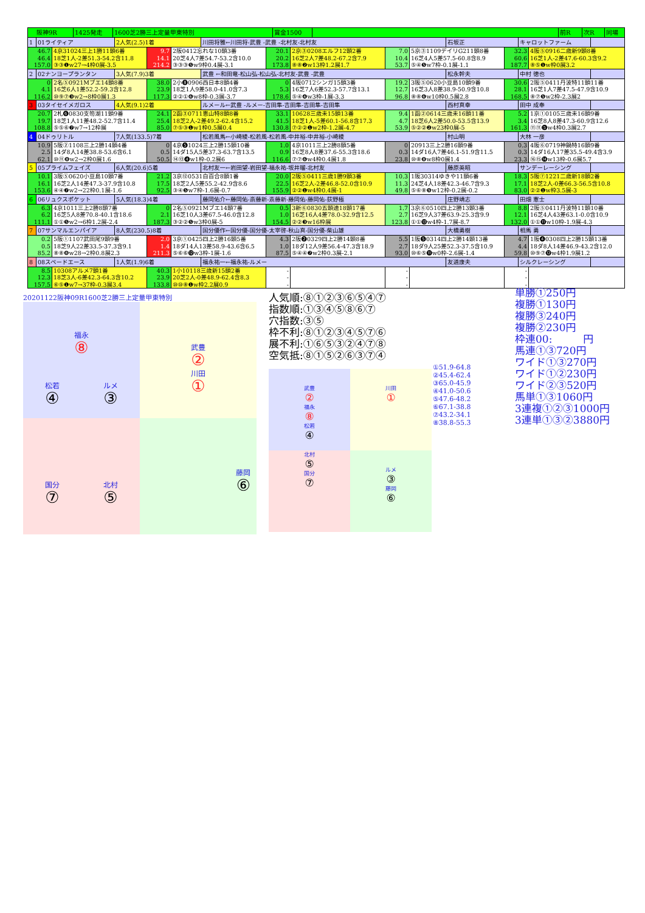| 阪神9R 1425発走 1600芝2勝三上定量甲東特別 賞金1500 前R 次R 同場 | | | | | | | | | |
| 1 01ライティア 2人気(2.5)1着 川田将雅←川田将-武豊 -武豊 -北村友-北村友 石坂正 キャロットファーム | | | | | | | | | |
| 46.7 46.4 157.0 | 4京31024三上1勝11頭6番 18芝1人-2差51.3-54.2含11.8 ③③❶w27→4枠0展-3.5 | 9.7 14.1 214.2 | 2阪0412忘れな10頭3番 20芝4人7差54.7-53.2含10.0 ③③③❺w9枠0.4展-3.1 | 20.1 20.2 173.8 | 2京③0208エルフ12頭2番 16芝2人7差48.2-67.2含7.9 ⑧⑧❷w13枠1.2展1.7 | 7.0 10.4 53.7 | 5京③1109デイリG211頭8番 16芝4人5差57.5-60.8含8.9 ⑤④❺w7枠-0.1展-1.1 | 32.3 60.6 187.7 | 4阪⑤0916二歳新9頭8番 16芝1人-2差47.6-60.3含9.2 ⑧⑤❶w枠0展3.2 |
| 2 02ナンヨープランタン 3人気(7.9)3着 武豊 ←和田竜-松山弘-松山弘-北村友-武豊 -武豊 松永幹夫 中村 徳也 | | | | | | | | | |
| 0 4.1 116.2 | 2名⑤0921Mブエ14頭8番 16芝6人1差52.2-59.3含12.8 ⑩⑨⑦❸w2→8枠0展1.3 | 38.0 23.9 117.3 | 2小❽0906西日本8頭4番 18芝1人9差58.0-41.0含7.3 ②②①❻w8枠-0.3展-3.7 | 0 5.3 178.6 | 4阪0712シンガ15頭3番 16芝7人6差52.3-57.7含13.1 ⑤④❹w3枠-1展-3.3 | 19.2 12.7 96.8 | 3阪⑤0620小豆島10頭9番 16芝3人8差38.9-50.9含10.8 ⑧⑧❻w10枠0.5展2.8 | 30.6 28.1 168.5 | 2阪⑤0411丹波特11頭11番 16芝1人7差47.5-47.9含10.9 ⑧⑦❺w2枠-2.3展2 |
| 3 03タイセイメガロス 4人気(9.1)2着 ルメール←武豊 -ルメー-吉田隼-吉田隼-吉田隼-吉田隼 西村真幸 田中 成奉 | | | | | | | | | |
| 20.7 19.7 108.8 | 2札❻0830支笏湖11頭9番 18芝1人11差48.2-52.7含11.4 ⑤⑤⑥❼w7→12枠展 | 24.1 25.4 85.0 | 2函③0711恵山特8頭8番 18芝2人-2差49.2-62.4含15.2 ⑦⑤③❶w1枠0.5展0.4 | 33.1 41.5 130.8 | 10628三歳未15頭13番 18芝1人-5差60.1-56.8含17.3 ⑦②②❶w2枠-1.2展-4.7 | 9.4 4.7 53.9 | 1函②0614三歳未16頭11番 18芝6人2差50.0-53.5含13.9 ⑤②②❷w23枠0展-5 | 5.2 3.4 161.3 | 1京①0105三歳未16頭9番 16芝8人8差47.3-60.9含12.6 ⑪⑪❺w4枠0.3展2.7 |
| 4 04ドゥリトル 7人気(133.5)7着 松若風馬←小崎綾-松若風-松若風-中井裕-中井裕-小崎綾 村山明 大林 一彦 | | | | | | | | | |
| 10.9 2.5 62.1 | 5阪②1108三上2勝14頭4番 14ダ8人14差38.8-53.6含6.1 ⑩⑪❽w2→2枠0展1.6 | 0 0.5 50.5 | 4京❺1024三上2勝15頭10番 14ダ15人5差37.3-63.7含13.5 ⑭⑬❹w1枠-0.2展6 | 1.0 0.9 116.6 | 4京1011三上2勝8頭5番 16芝8人8差37.6-55.3含18.6 ⑦⑦❻w4枠0.4展1.8 | 0 0.3 23.8 | 20913三上2勝16頭9番 14ダ16人7差46.1-51.9含11.5 ⑩⑧❽w8枠0展1.4 | 0.3 0.3 23.3 | 4阪⑥0719神鍋特16頭9番 14ダ16人17差35.5-49.4含3.9 ⑯⑮⓮w13枠-0.6展5.7 |
| 5 05プライムフェイズ 6人気(20.6)5着 北村友一←岩田望-岩田望-福永祐-坂井瑠-北村友 藤原英昭 サンデーレーシング | | | | | | | | | |
| 10.1 16.1 153.6 | 3阪⑤0620小豆島10頭7番 16芝2人14差47.3-37.9含10.8 ④④❼w2→22枠0.1展-1.6 | 21.2 17.5 92.5 | 3京⑫0531白百合8頭1番 18芝2人5差55.2-42.9含8.6 ③④❺w7枠-1.6展-0.7 | 20.0 22.5 155.9 | 2阪⑤0411三歳1勝9頭3番 16芝2人-2差46.8-52.0含10.9 ②②❶w4枠0.4展-1 | 10.3 11.3 49.8 | 1阪30314ゆきや11頭6番 24芝4人18差42.3-46.7含9.3 ⑤⑥⑧❾w12枠-0.2展-0.2 | 18.3 17.1 83.0 | 5阪⑦1221二歳新18頭2番 18芝2人-0差66.3-56.5含10.8 ②②❶w枠3.5展-3 |
| 6 06リュクスポケット 5人気(18.3)4着 藤岡佑介←藤岡佑-斎藤新-斎藤新-藤岡佑-藤岡佑-荻野極 庄野靖志 田畑 憲士 | | | | | | | | | |
| 6.3 6.2 111.1 | 4京1011三上2勝8頭7番 16芝5人8差70.8-40.1含18.6 ①①❺w2→6枠1.2展-2.4 | 0 2.1 187.3 | 2名⑤0921Mブエ14頭7番 16芝10人3差67.5-46.0含12.8 ③②②❺w3枠0展-5 | 0.5 1.0 154.5 | 3新⑥0830五頭連18頭17番 16芝16人4差78.0-32.9含12.5 ②②❸w16枠展 | 1.7 2.7 123.8 | 3京⑥0510四上2勝13頭3番 16芝9人37差63.9-25.3含9.9 ①①⓭w4枠-1.7展-8.7 | 8.8 12.1 132.0 | 2阪⑤0411丹波特11頭10番 16芝4人43差63.1-0.0含10.9 ①①⓫w10枠-1.9展-4.3 |
| 7 07サンマルエンパイア 8人気(230.5)8着 国分優作←国分優-国分優-太宰啓-秋山真-国分優-柴山雄 大橋勇樹 相馬 勇 | | | | | | | | | |
| 0.2 0.5 85.2 | 5阪①1107武田尾9頭9番 18芝9人22差33.5-37.3含9.1 ⑧⑧❽w28→2枠0.8展2.3 | 2.0 1.4 211.3 | 3京①0425四上2勝16頭5番 18ダ14人13差58.9-43.6含6.5 ⑤⑥⑥⓬w3枠-1展-1.6 | 4.3 1.0 87.5 | 2阪❷0329四上2勝14頭8番 18ダ12人9差56.4-47.3含18.9 ⑤④④❼w2枠0.3展-2.1 | 5.5 2.7 93.0 | 1阪❺0314四上2勝14頭13番 18ダ9人25差52.3-37.5含10.9 ⑩⑥⑤⓫w0枠-2.6展-1.4 | 4.7 4.4 59.8 | 1阪❹0308四上2勝15頭13番 18ダ8人14差46.9-43.2含12.0 ⑩⑨⑦⓬w4枠1.9展1.2 |
| 8 08スペードエース 1人気(1.9)6着 福永祐一←福永祐-ルメー 友道康夫 シルクレーシング | | | | | | | | | |
| 8.5 12.3 157.5 | 10308アルメ7頭1番 18芝3人-6差42.3-64.3含10.2 ⑥⑤❶w7→37枠-0.3展3.4 | 40.3 23.9 133.8 | 1小10118三歳新15頭2番 20芝2人-0差48.9-62.4含8.3 ⑩⑩⑧❶w枠2.2展0.9 | - - - | | - - - | | - - - | |
20201122阪神09R1600芝2勝三上定量甲東特別
福永
⑧
松若
④ ルメ
③
武豊
②
川田
①
国分
⑦ 北村
⑤
藤岡
⑥
人気順:⑧①②③⑥⑤④⑦
指数順:①③④⑤⑧⑥⑦
穴指数:③⑤
枠不利:⑧①②③④⑤⑦⑥
展不利:①⑥⑤③②④⑦⑧
空気抵:⑧①⑤②⑥③⑦④
武豊
②
福永
⑧
松若
④
川田
①
北村
⑤
国分
⑦
ルメ
③
藤岡
⑥
①51.9-64.8
②45.4-62.4
③65.0-45.9
④41.0-50.6
⑤47.6-48.2
⑥67.1-38.8
⑦43.2-34.1
⑧38.8-55.3
単勝①250円
複勝①130円
複勝③240円
複勝②230円
枠連00:　　　円
馬連①③720円
ワイド①③270円
ワイド①②230円
ワイド②③520円
馬単①③1060円
3連複①②③1000円
3連単①③②3880円